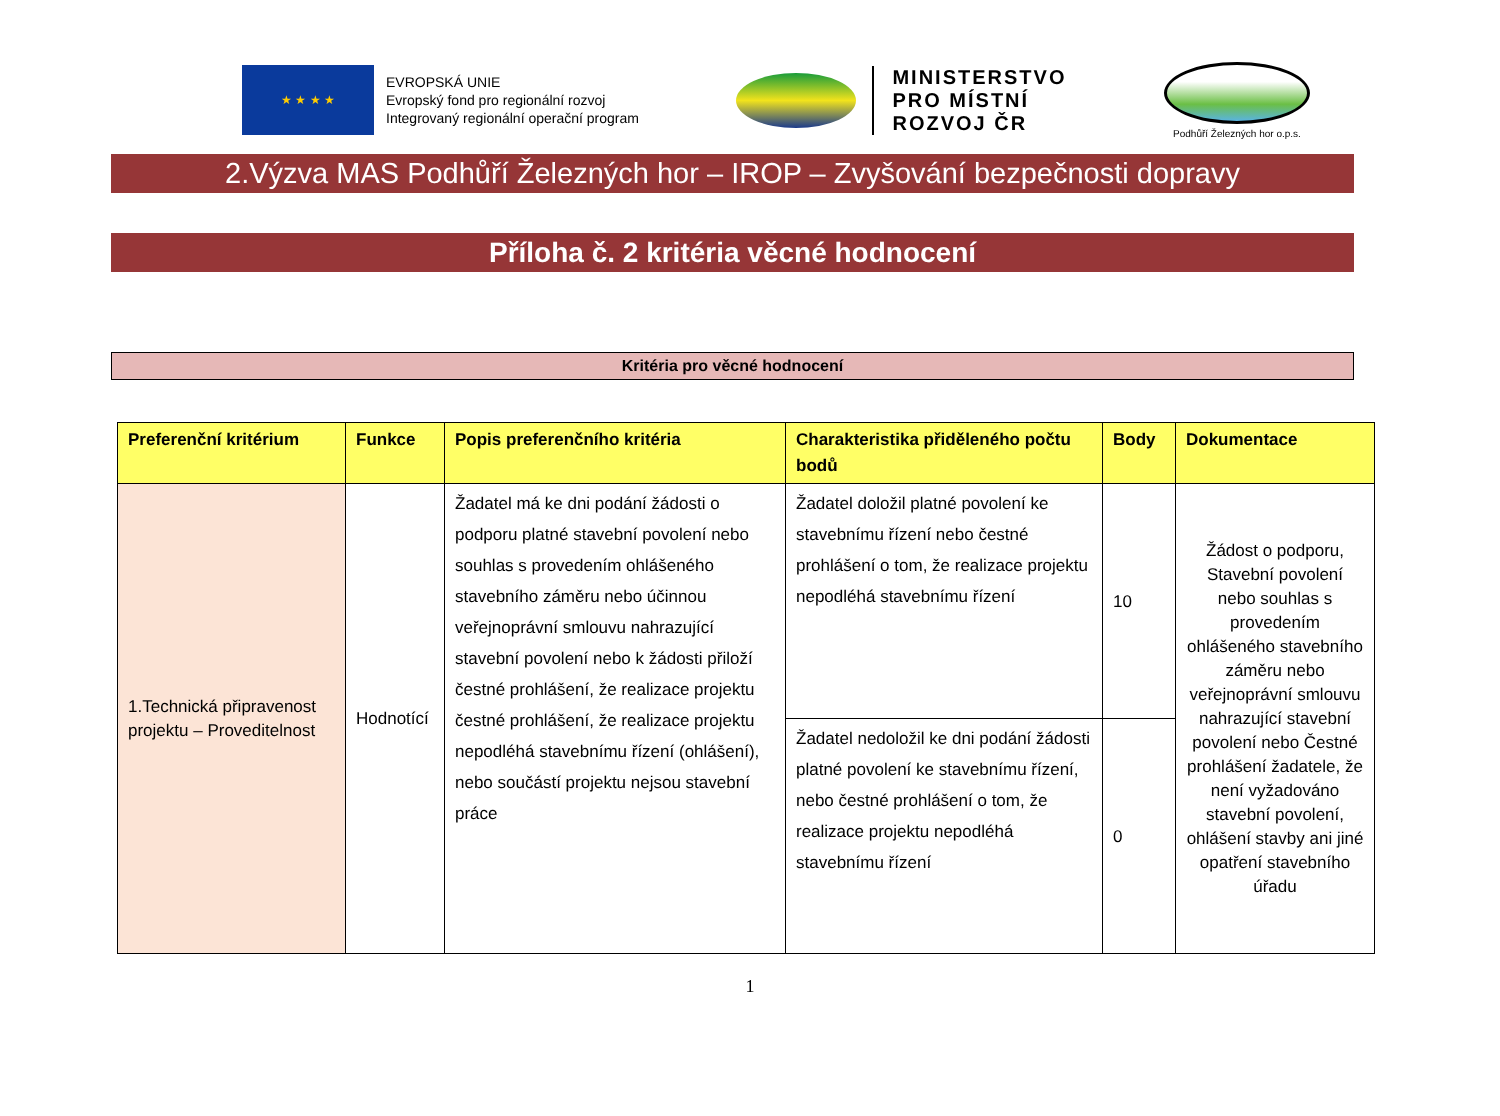★ ★ ★ ★
EVROPSKÁ UNIE
Evropský fond pro regionální rozvoj
Integrovaný regionální operační program
MINISTERSTVO
PRO MÍSTNÍ
ROZVOJ ČR
Podhůří Železných hor o.p.s.
2.Výzva MAS Podhůří Železných hor – IROP – Zvyšování bezpečnosti dopravy
Příloha č. 2 kritéria věcné hodnocení
Kritéria pro věcné hodnocení
| Preferenční kritérium | Funkce | Popis preferenčního kritéria | Charakteristika přiděleného počtu bodů | Body | Dokumentace |
| --- | --- | --- | --- | --- | --- |
| 1.Technická připravenost projektu – Proveditelnost | Hodnotící | Žadatel má ke dni podání žádosti o podporu platné stavební povolení nebo souhlas s provedením ohlášeného stavebního záměru nebo účinnou veřejnoprávní smlouvu nahrazující stavební povolení nebo k žádosti přiloží čestné prohlášení, že realizace projektu čestné prohlášení, že realizace projektu nepodléhá stavebnímu řízení (ohlášení), nebo součástí projektu nejsou stavební práce | Žadatel doložil platné povolení ke stavebnímu řízení nebo čestné prohlášení o tom, že realizace projektu nepodléhá stavebnímu řízení | 10 | Žádost o podporu, Stavební povolení nebo souhlas s provedením ohlášeného stavebního záměru nebo veřejnoprávní smlouvu nahrazující stavební povolení nebo Čestné prohlášení žadatele, že není vyžadováno stavební povolení, ohlášení stavby ani jiné opatření stavebního úřadu |
| | | | Žadatel nedoložil ke dni podání žádosti platné povolení ke stavebnímu řízení, nebo čestné prohlášení o tom, že realizace projektu nepodléhá stavebnímu řízení | 0 | |
1